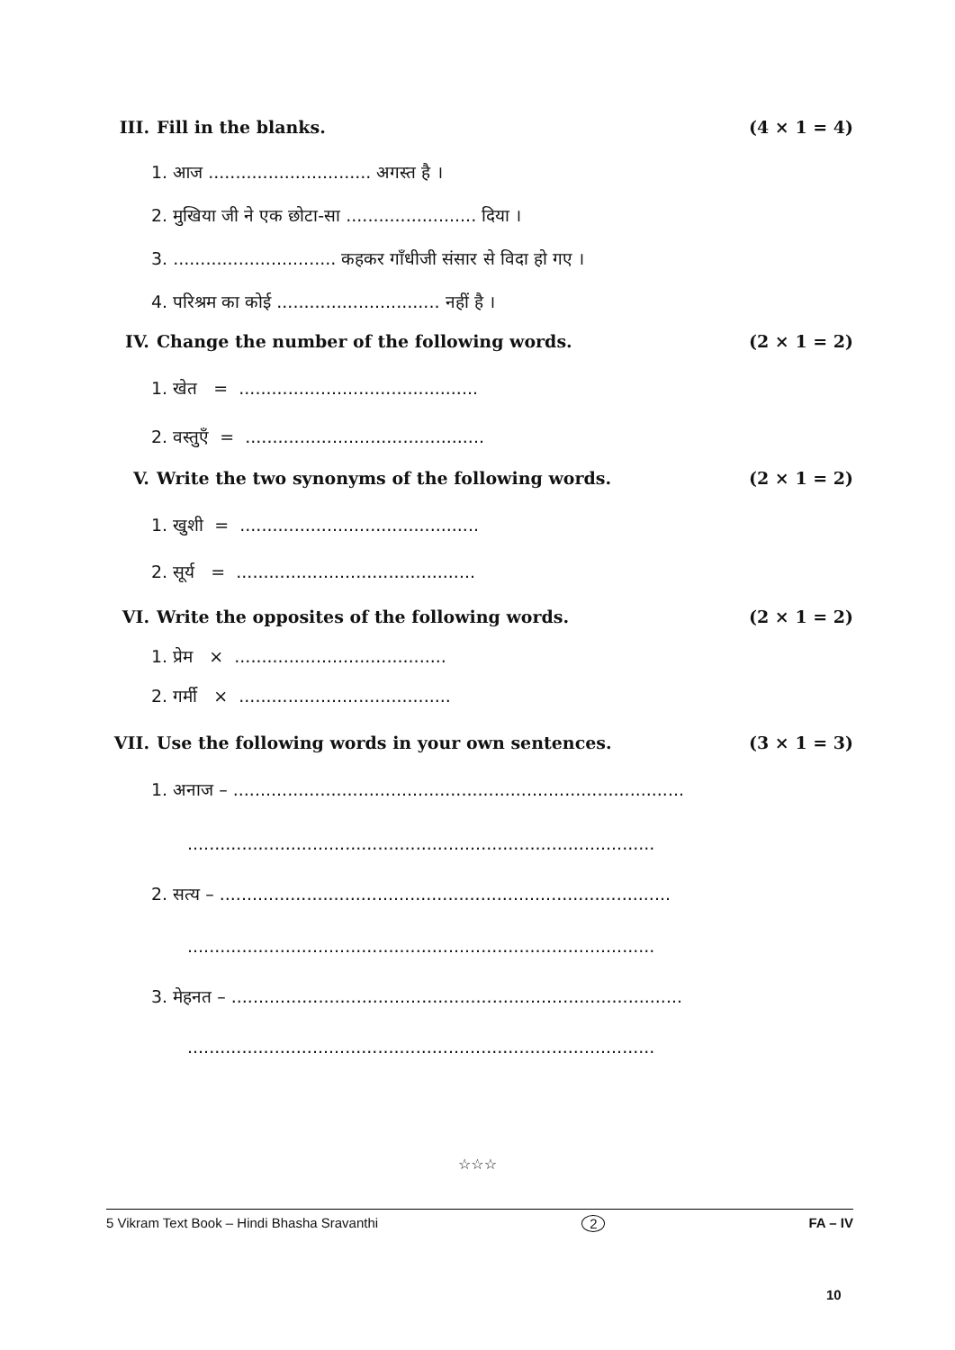III. Fill in the blanks. (4 × 1 = 4)
1. आज .............................. अगस्त है ।
2. मुखिया जी ने एक छोटा-सा ........................ दिया ।
3. .............................. कहकर गाँधीजी संसार से विदा हो गए ।
4. परिश्रम का कोई .............................. नहीं है ।
IV. Change the number of the following words.
(2 × 1 = 2)
1. खेत = ............................................
2. वस्तुएँ = ............................................
V. Write the two synonyms of the following words.
(2 × 1 = 2)
1. खुशी = ............................................
2. सूर्य = ............................................
VI. Write the opposites of the following words.
(2 × 1 = 2)
1. प्रेम × .......................................
2. गर्मी × .......................................
VII. Use the following words in your own sentences.
(3 × 1 = 3)
1. अनाज – ...................................................................................
......................................................................................
2. सत्य – ...................................................................................
......................................................................................
3. मेहनत – ...................................................................................
......................................................................................
☆☆☆
5 Vikram Text Book – Hindi Bhasha Sravanthi 2 FA – IV
10